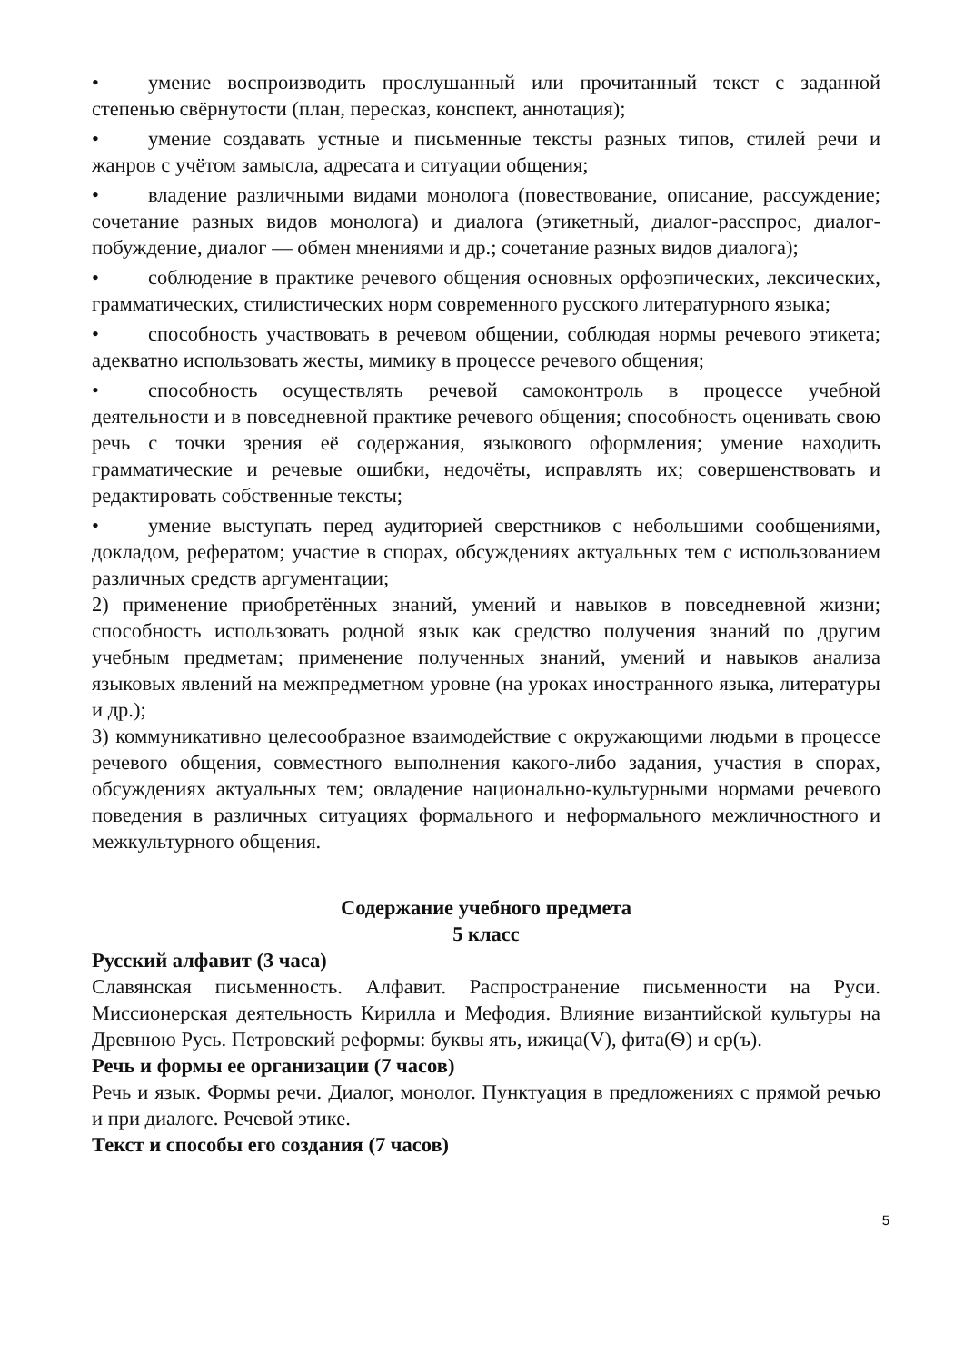• умение воспроизводить прослушанный или прочитанный текст с заданной степенью свёрнутости (план, пересказ, конспект, аннотация);
• умение создавать устные и письменные тексты разных типов, стилей речи и жанров с учётом замысла, адресата и ситуации общения;
• владение различными видами монолога (повествование, описание, рассуждение; сочетание разных видов монолога) и диалога (этикетный, диалог-расспрос, диалог-побуждение, диалог — обмен мнениями и др.; сочетание разных видов диалога);
• соблюдение в практике речевого общения основных орфоэпических, лексических, грамматических, стилистических норм современного русского литературного языка;
• способность участвовать в речевом общении, соблюдая нормы речевого этикета; адекватно использовать жесты, мимику в процессе речевого общения;
• способность осуществлять речевой самоконтроль в процессе учебной деятельности и в повседневной практике речевого общения; способность оценивать свою речь с точки зрения её содержания, языкового оформления; умение находить грамматические и речевые ошибки, недочёты, исправлять их; совершенствовать и редактировать собственные тексты;
• умение выступать перед аудиторией сверстников с небольшими сообщениями, докладом, рефератом; участие в спорах, обсуждениях актуальных тем с использованием различных средств аргументации;
2) применение приобретённых знаний, умений и навыков в повседневной жизни; способность использовать родной язык как средство получения знаний по другим учебным предметам; применение полученных знаний, умений и навыков анализа языковых явлений на межпредметном уровне (на уроках иностранного языка, литературы и др.);
3) коммуникативно целесообразное взаимодействие с окружающими людьми в процессе речевого общения, совместного выполнения какого-либо задания, участия в спорах, обсуждениях актуальных тем; овладение национально-культурными нормами речевого поведения в различных ситуациях формального и неформального межличностного и межкультурного общения.
Содержание учебного предмета
5 класс
Русский алфавит (3 часа)
Славянская письменность. Алфавит. Распространение письменности на Руси. Миссионерская деятельность Кирилла и Мефодия. Влияние византийской культуры на Древнюю Русь. Петровский реформы: буквы ять, ижица(V), фита(Ѳ) и ер(ъ).
Речь и формы ее организации (7 часов)
Речь и язык. Формы речи. Диалог, монолог. Пунктуация в предложениях с прямой речью и при диалоге. Речевой этике.
Текст и способы его создания (7 часов)
5